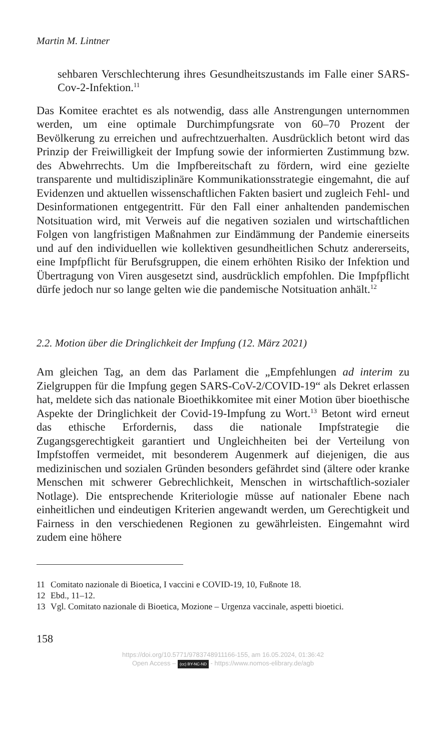Martin M. Lintner
sehbaren Verschlechterung ihres Gesundheitszustands im Falle einer SARS-Cov-2-Infektion.<sup>11</sup>
Das Komitee erachtet es als notwendig, dass alle Anstrengungen unternommen werden, um eine optimale Durchimpfungsrate von 60–70 Prozent der Bevölkerung zu erreichen und aufrechtzuerhalten. Ausdrücklich betont wird das Prinzip der Freiwilligkeit der Impfung sowie der informierten Zustimmung bzw. des Abwehrrechts. Um die Impfbereitschaft zu fördern, wird eine gezielte transparente und multidisziplinäre Kommunikationsstrategie eingemahnt, die auf Evidenzen und aktuellen wissenschaftlichen Fakten basiert und zugleich Fehl- und Desinformationen entgegentritt. Für den Fall einer anhaltenden pandemischen Notsituation wird, mit Verweis auf die negativen sozialen und wirtschaftlichen Folgen von langfristigen Maßnahmen zur Eindämmung der Pandemie einerseits und auf den individuellen wie kollektiven gesundheitlichen Schutz andererseits, eine Impfpflicht für Berufsgruppen, die einem erhöhten Risiko der Infektion und Übertragung von Viren ausgesetzt sind, ausdrücklich empfohlen. Die Impfpflicht dürfe jedoch nur so lange gelten wie die pandemische Notsituation anhält.<sup>12</sup>
2.2. Motion über die Dringlichkeit der Impfung (12. März 2021)
Am gleichen Tag, an dem das Parlament die „Empfehlungen ad interim zu Zielgruppen für die Impfung gegen SARS-CoV-2/COVID-19“ als Dekret erlassen hat, meldete sich das nationale Bioethikkomitee mit einer Motion über bioethische Aspekte der Dringlichkeit der Covid-19-Impfung zu Wort.<sup>13</sup> Betont wird erneut das ethische Erfordernis, dass die nationale Impfstrategie die Zugangsgerechtigkeit garantiert und Ungleichheiten bei der Verteilung von Impfstoffen vermeidet, mit besonderem Augenmerk auf diejenigen, die aus medizinischen und sozialen Gründen besonders gefährdet sind (ältere oder kranke Menschen mit schwerer Gebrechlichkeit, Menschen in wirtschaftlich-sozialer Notlage). Die entsprechende Kriteriologie müsse auf nationaler Ebene nach einheitlichen und eindeutigen Kriterien angewandt werden, um Gerechtigkeit und Fairness in den verschiedenen Regionen zu gewährleisten. Eingemahnt wird zudem eine höhere
11 Comitato nazionale di Bioetica, I vaccini e COVID-19, 10, Fußnote 18.
12 Ebd., 11–12.
13 Vgl. Comitato nazionale di Bioetica, Mozione – Urgenza vaccinale, aspetti bioetici.
158
https://doi.org/10.5771/9783748911166-155, am 16.05.2024, 01:36:42
Open Access – (cc) BY-NC-ND - https://www.nomos-elibrary.de/agb